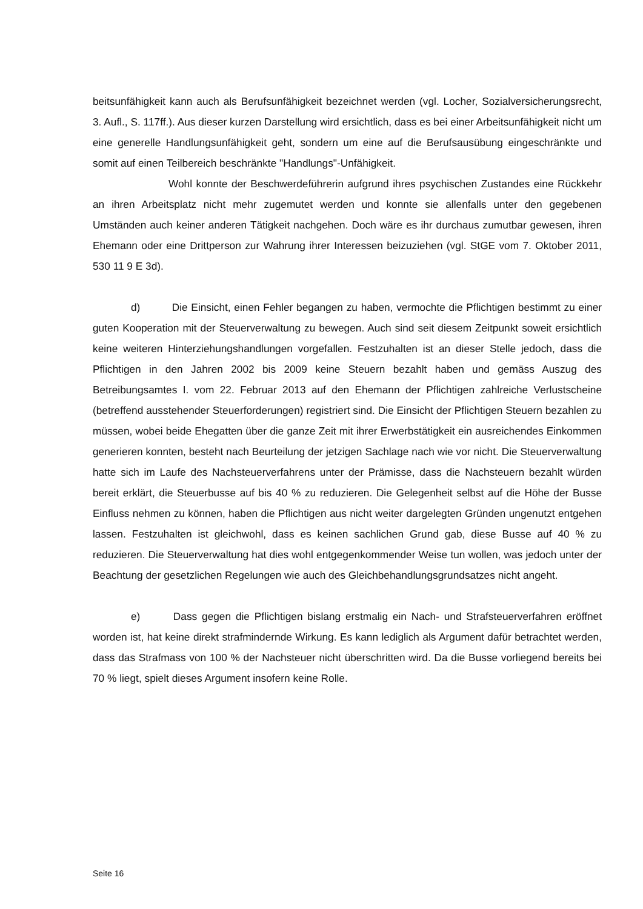beitsunfähigkeit kann auch als Berufsunfähigkeit bezeichnet werden (vgl. Locher, Sozialversicherungsrecht, 3. Aufl., S. 117ff.). Aus dieser kurzen Darstellung wird ersichtlich, dass es bei einer Arbeitsunfähigkeit nicht um eine generelle Handlungsunfähigkeit geht, sondern um eine auf die Berufsausübung eingeschränkte und somit auf einen Teilbereich beschränkte "Handlungs"-Unfähigkeit.
Wohl konnte der Beschwerdeführerin aufgrund ihres psychischen Zustandes eine Rückkehr an ihren Arbeitsplatz nicht mehr zugemutet werden und konnte sie allenfalls unter den gegebenen Umständen auch keiner anderen Tätigkeit nachgehen. Doch wäre es ihr durchaus zumutbar gewesen, ihren Ehemann oder eine Drittperson zur Wahrung ihrer Interessen beizuziehen (vgl. StGE vom 7. Oktober 2011, 530 11 9 E 3d).
d) Die Einsicht, einen Fehler begangen zu haben, vermochte die Pflichtigen bestimmt zu einer guten Kooperation mit der Steuerverwaltung zu bewegen. Auch sind seit diesem Zeitpunkt soweit ersichtlich keine weiteren Hinterziehungshandlungen vorgefallen. Festzuhalten ist an dieser Stelle jedoch, dass die Pflichtigen in den Jahren 2002 bis 2009 keine Steuern bezahlt haben und gemäss Auszug des Betreibungsamtes I. vom 22. Februar 2013 auf den Ehemann der Pflichtigen zahlreiche Verlustscheine (betreffend ausstehender Steuerforderungen) registriert sind. Die Einsicht der Pflichtigen Steuern bezahlen zu müssen, wobei beide Ehegatten über die ganze Zeit mit ihrer Erwerbstätigkeit ein ausreichendes Einkommen generieren konnten, besteht nach Beurteilung der jetzigen Sachlage nach wie vor nicht. Die Steuerverwaltung hatte sich im Laufe des Nachsteuerverfahrens unter der Prämisse, dass die Nachsteuern bezahlt würden bereit erklärt, die Steuerbusse auf bis 40 % zu reduzieren. Die Gelegenheit selbst auf die Höhe der Busse Einfluss nehmen zu können, haben die Pflichtigen aus nicht weiter dargelegten Gründen ungenutzt entgehen lassen. Festzuhalten ist gleichwohl, dass es keinen sachlichen Grund gab, diese Busse auf 40 % zu reduzieren. Die Steuerverwaltung hat dies wohl entgegenkommender Weise tun wollen, was jedoch unter der Beachtung der gesetzlichen Regelungen wie auch des Gleichbehandlungsgrundsatzes nicht angeht.
e) Dass gegen die Pflichtigen bislang erstmalig ein Nach- und Strafsteuerverfahren eröffnet worden ist, hat keine direkt strafmindernde Wirkung. Es kann lediglich als Argument dafür betrachtet werden, dass das Strafmass von 100 % der Nachsteuer nicht überschritten wird. Da die Busse vorliegend bereits bei 70 % liegt, spielt dieses Argument insofern keine Rolle.
Seite 16